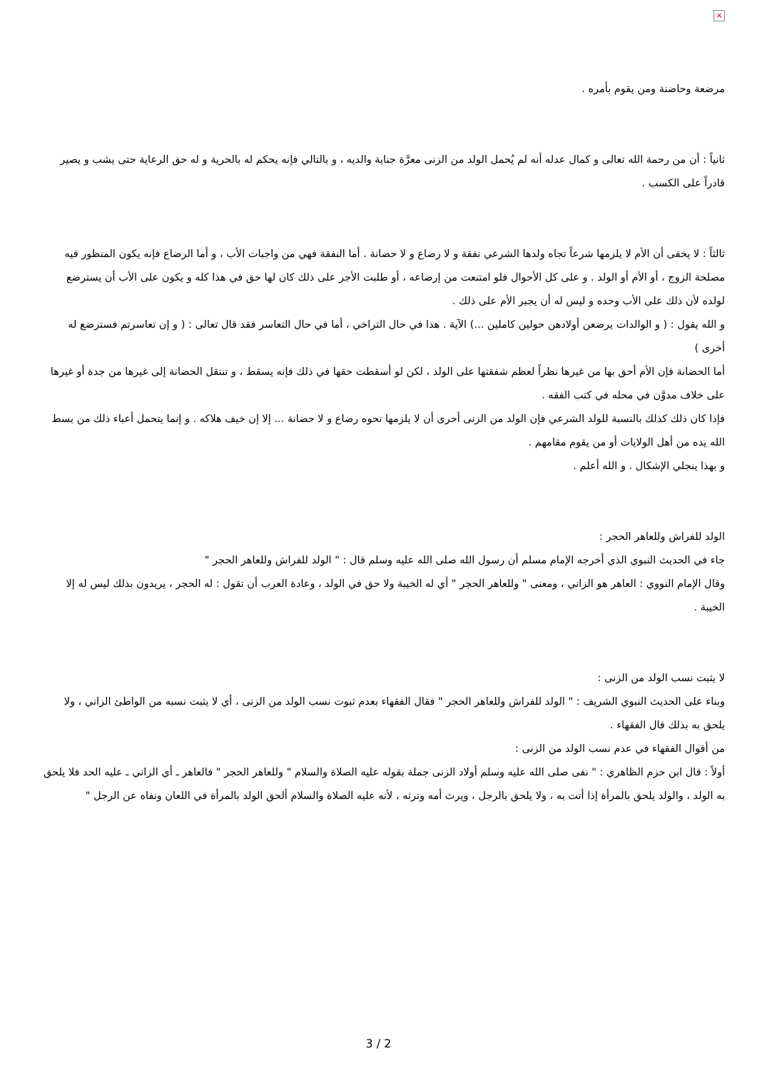×
مرضعة وحاضنة ومن يقوم بأمره .
ثانياً : أن من رحمة الله تعالى و كمال عدله أنه لم يُحمل الولد من الزنى معرَّة جناية والديه ، و بالتالي فإنه يحكم له بالحرية و له حق الرعاية حتى يشب و يصير قادراً على الكسب .
ثالثاً : لا يخفى أن الأم لا يلزمها شرعاً تجاه ولدها الشرعي نفقة و لا رضاع و لا حضانة . أما النفقة فهي من واجبات الأب ، و أما الرضاع فإنه يكون المنظور فيه مصلحة الزوج ، أو الأم أو الولد . و على كل الأحوال فلو امتنعت من إرضاعه ، أو طلبت الأجر على ذلك كان لها حق في هذا كله و يكون على الأب أن يسترضع لولده لأن ذلك على الأب وحده و ليس له أن يجبر الأم على ذلك .
و الله يقول : ( و الوالدات يرضعن أولادهن حولين كاملين ...) الآية . هذا في حال التراخي ، أما في حال التعاسر فقد قال تعالى : ( و إن تعاسرتم فسترضع له أخرى )
أما الحضانة فإن الأم أحق بها من غيرها نظراً لعظم شفقتها على الولد ، لكن لو أسقطت حقها في ذلك فإنه يسقط ، و تنتقل الحضانة إلى غيرها من جدة أو غيرها على خلاف مدوَّن في محله في كتب الفقه .
فإذا كان ذلك كذلك بالنسبة للولد الشرعي فإن الولد من الزنى أحرى أن لا يلزمها نحوه رضاع و لا حضانة ... إلا إن خيف هلاكه . و إنما يتحمل أعباء ذلك من بسط الله يده من أهل الولايات أو من يقوم مقامهم .
و بهذا ينجلي الإشكال . و الله أعلم .
الولد للفراش وللعاهر الحجر :
جاء في الحديث النبوي الذي أخرجه الإمام مسلم أن رسول الله صلى الله عليه وسلم قال : " الولد للفراش وللعاهر الحجر "
وقال الإمام النووي : العاهر هو الزاني ، ومعنى " وللعاهر الحجر " أي له الخيبة ولا حق في الولد ، وعادة العرب أن تقول : له الحجر ، يريدون بذلك ليس له إلا الخيبة .
لا يثبت نسب الولد من الزنى :
وبناء على الحديث النبوي الشريف : " الولد للفراش وللعاهر الحجر " فقال الفقهاء بعدم ثبوت نسب الولد من الزنى ، أي لا يثبت نسبه من الواطئ الزاني ، ولا يلحق به بذلك قال الفقهاء .
من أقوال الفقهاء في عدم نسب الولد من الزنى :
أولاً : قال ابن حزم الظاهري : " نفى صلى الله عليه وسلم أولاد الزنى جملة بقوله عليه الصلاة والسلام " وللعاهر الحجر " فالعاهر ـ أي الزاني ـ عليه الحد فلا يلحق به الولد ، والولد يلحق بالمرأة إذا أتت به ، ولا يلحق بالرجل ، ويرث أمه وترثه ، لأنه عليه الصلاة والسلام ألحق الولد بالمرأة في اللعان ونفاه عن الرجل "
3 / 2